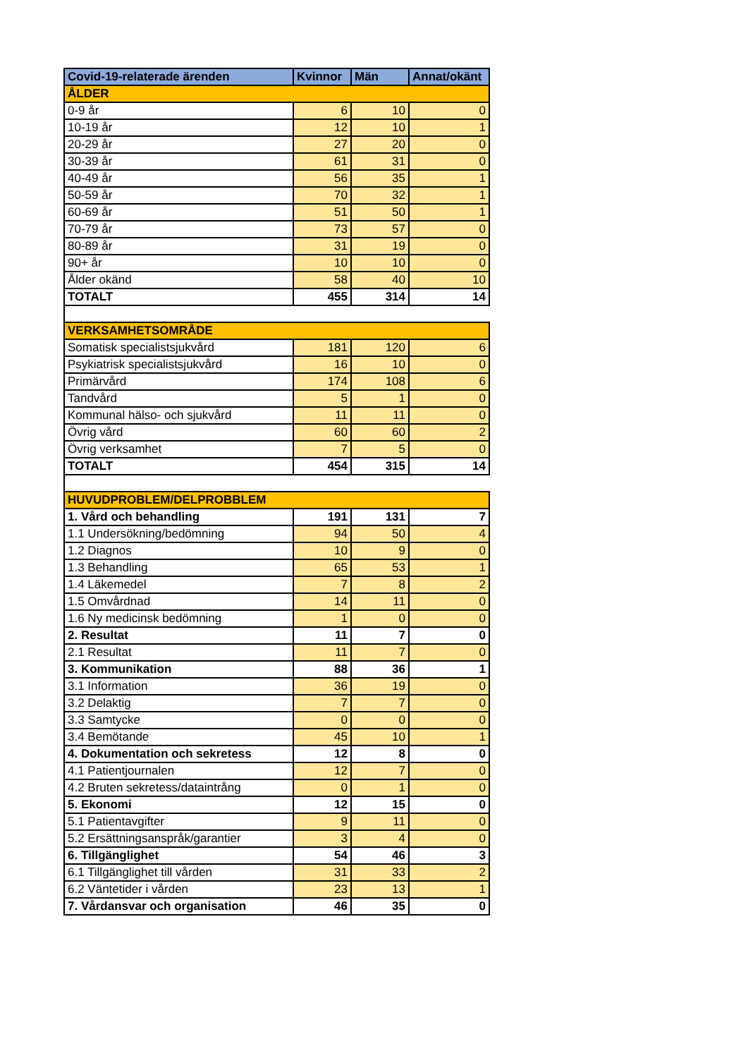| Covid-19-relaterade ärenden | Kvinnor | Män | Annat/okänt |
| --- | --- | --- | --- |
| ÅLDER | | | |
| 0-9 år | 6 | 10 | 0 |
| 10-19 år | 12 | 10 | 1 |
| 20-29 år | 27 | 20 | 0 |
| 30-39 år | 61 | 31 | 0 |
| 40-49 år | 56 | 35 | 1 |
| 50-59 år | 70 | 32 | 1 |
| 60-69 år | 51 | 50 | 1 |
| 70-79 år | 73 | 57 | 0 |
| 80-89 år | 31 | 19 | 0 |
| 90+ år | 10 | 10 | 0 |
| Ålder okänd | 58 | 40 | 10 |
| TOTALT | 455 | 314 | 14 |
| VERKSAMHETSOMRÅDE | | | |
| Somatisk specialistsjukvård | 181 | 120 | 6 |
| Psykiatrisk specialistsjukvård | 16 | 10 | 0 |
| Primärvård | 174 | 108 | 6 |
| Tandvård | 5 | 1 | 0 |
| Kommunal hälso- och sjukvård | 11 | 11 | 0 |
| Övrig vård | 60 | 60 | 2 |
| Övrig verksamhet | 7 | 5 | 0 |
| TOTALT | 454 | 315 | 14 |
| HUVUDPROBLEM/DELPROBBLEM | | | |
| 1. Vård och behandling | 191 | 131 | 7 |
| 1.1 Undersökning/bedömning | 94 | 50 | 4 |
| 1.2 Diagnos | 10 | 9 | 0 |
| 1.3 Behandling | 65 | 53 | 1 |
| 1.4 Läkemedel | 7 | 8 | 2 |
| 1.5 Omvårdnad | 14 | 11 | 0 |
| 1.6 Ny medicinsk bedömning | 1 | 0 | 0 |
| 2. Resultat | 11 | 7 | 0 |
| 2.1 Resultat | 11 | 7 | 0 |
| 3. Kommunikation | 88 | 36 | 1 |
| 3.1 Information | 36 | 19 | 0 |
| 3.2 Delaktig | 7 | 7 | 0 |
| 3.3 Samtycke | 0 | 0 | 0 |
| 3.4 Bemötande | 45 | 10 | 1 |
| 4. Dokumentation och sekretess | 12 | 8 | 0 |
| 4.1 Patientjournalen | 12 | 7 | 0 |
| 4.2 Bruten sekretess/dataintrång | 0 | 1 | 0 |
| 5. Ekonomi | 12 | 15 | 0 |
| 5.1 Patientavgifter | 9 | 11 | 0 |
| 5.2 Ersättningsanspråk/garantier | 3 | 4 | 0 |
| 6. Tillgänglighet | 54 | 46 | 3 |
| 6.1 Tillgänglighet till vården | 31 | 33 | 2 |
| 6.2 Väntetider i vården | 23 | 13 | 1 |
| 7. Vårdansvar och organisation | 46 | 35 | 0 |